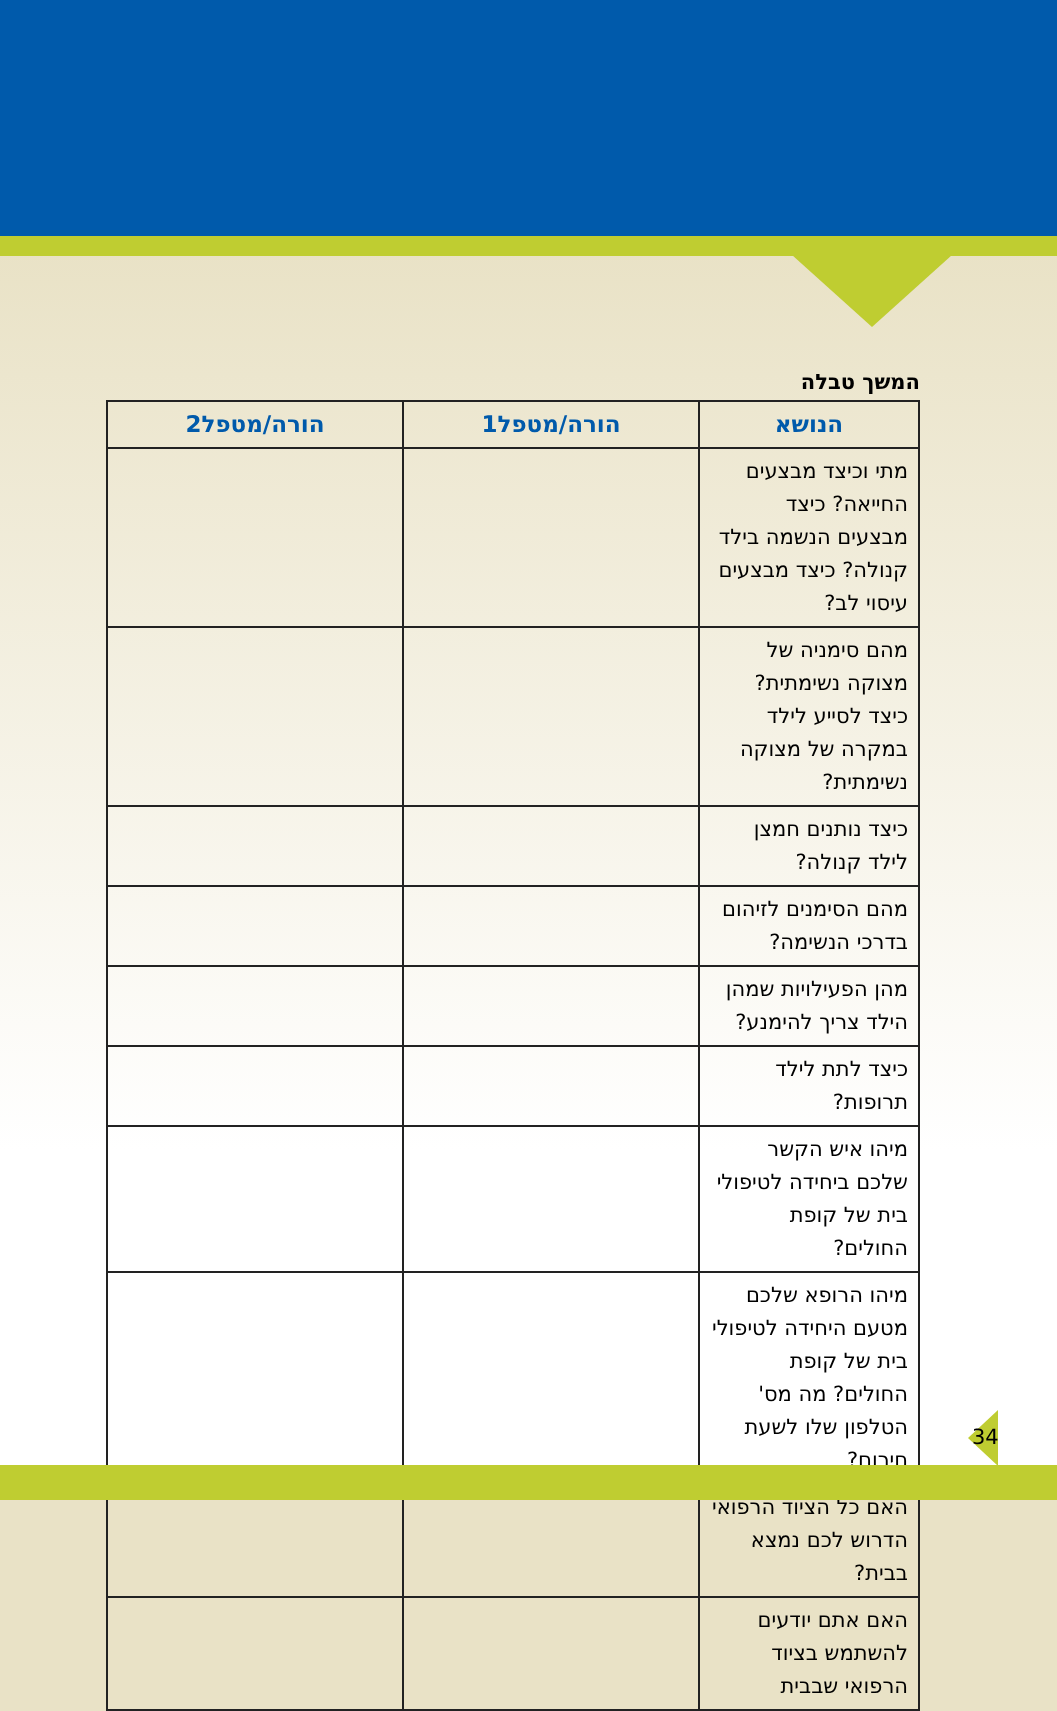המשך טבלה
| הנושא | הורה/מטפל1 | הורה/מטפל2 |
| --- | --- | --- |
| מתי וכיצד מבצעים החייאה? כיצד מבצעים הנשמה בילד קנולה? כיצד מבצעים עיסוי לב? | | |
| מהם סימניה של מצוקה נשימתית? כיצד לסייע לילד במקרה של מצוקה נשימתית? | | |
| כיצד נותנים חמצן לילד קנולה? | | |
| מהם הסימנים לזיהום בדרכי הנשימה? | | |
| מהן הפעילויות שמהן הילד צריך להימנע? | | |
| כיצד לתת לילד תרופות? | | |
| מיהו איש הקשר שלכם ביחידה לטיפולי בית של קופת החולים? | | |
| מיהו הרופא שלכם מטעם היחידה לטיפולי בית של קופת החולים? מה מס' הטלפון שלו לשעת חירום? | | |
| האם כל הציוד הרפואי הדרוש לכם נמצא בבית? | | |
| האם אתם יודעים להשתמש בציוד הרפואי שבבית | | |
34